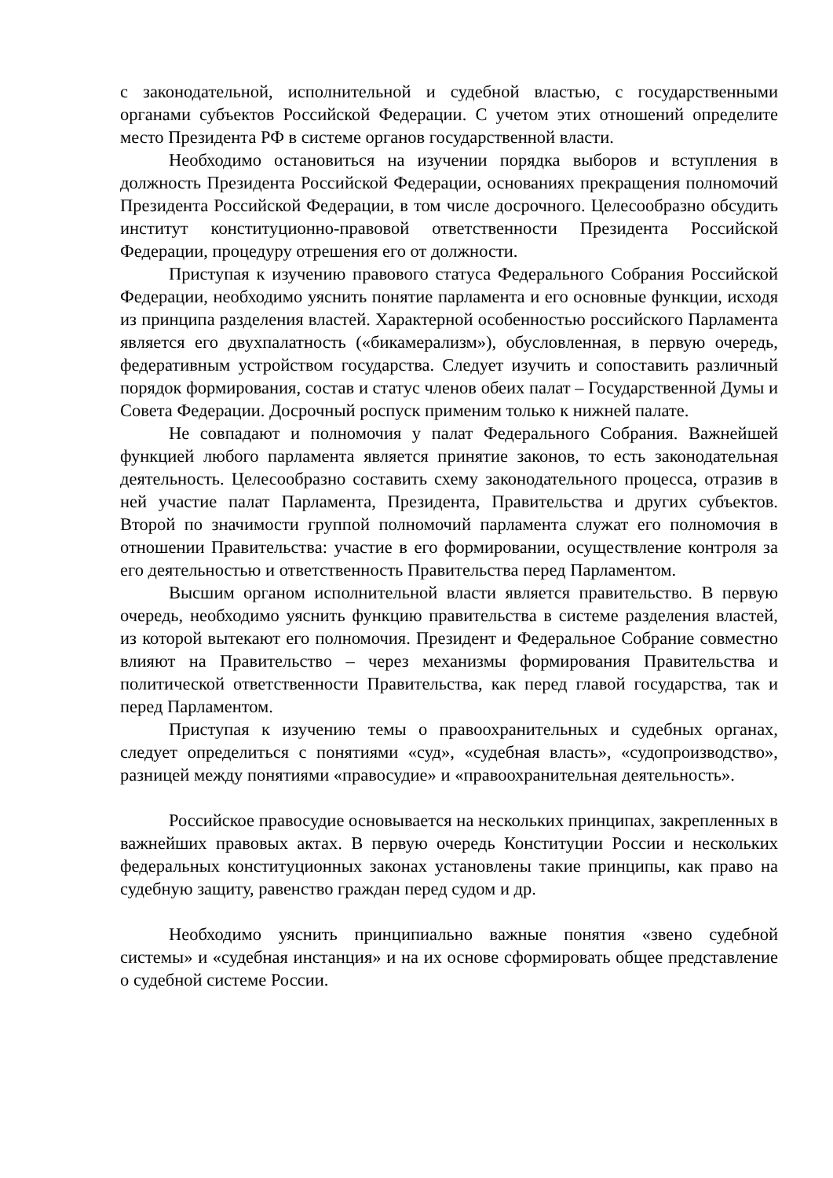с законодательной, исполнительной и судебной властью, с государственными органами субъектов Российской Федерации. С учетом этих отношений определите место Президента РФ в системе органов государственной власти.
Необходимо остановиться на изучении порядка выборов и вступления в должность Президента Российской Федерации, основаниях прекращения полномочий Президента Российской Федерации, в том числе досрочного. Целесообразно обсудить институт конституционно-правовой ответственности Президента Российской Федерации, процедуру отрешения его от должности.
Приступая к изучению правового статуса Федерального Собрания Российской Федерации, необходимо уяснить понятие парламента и его основные функции, исходя из принципа разделения властей. Характерной особенностью российского Парламента является его двухпалатность («бикамерализм»), обусловленная, в первую очередь, федеративным устройством государства. Следует изучить и сопоставить различный порядок формирования, состав и статус членов обеих палат – Государственной Думы и Совета Федерации. Досрочный роспуск применим только к нижней палате.
Не совпадают и полномочия у палат Федерального Собрания. Важнейшей функцией любого парламента является принятие законов, то есть законодательная деятельность. Целесообразно составить схему законодательного процесса, отразив в ней участие палат Парламента, Президента, Правительства и других субъектов. Второй по значимости группой полномочий парламента служат его полномочия в отношении Правительства: участие в его формировании, осуществление контроля за его деятельностью и ответственность Правительства перед Парламентом.
Высшим органом исполнительной власти является правительство. В первую очередь, необходимо уяснить функцию правительства в системе разделения властей, из которой вытекают его полномочия. Президент и Федеральное Собрание совместно влияют на Правительство – через механизмы формирования Правительства и политической ответственности Правительства, как перед главой государства, так и перед Парламентом.
Приступая к изучению темы о правоохранительных и судебных органах, следует определиться с понятиями «суд», «судебная власть», «судопроизводство», разницей между понятиями «правосудие» и «правоохранительная деятельность».
Российское правосудие основывается на нескольких принципах, закрепленных в важнейших правовых актах. В первую очередь Конституции России и нескольких федеральных конституционных законах установлены такие принципы, как право на судебную защиту, равенство граждан перед судом и др.
Необходимо уяснить принципиально важные понятия «звено судебной системы» и «судебная инстанция» и на их основе сформировать общее представление о судебной системе России.